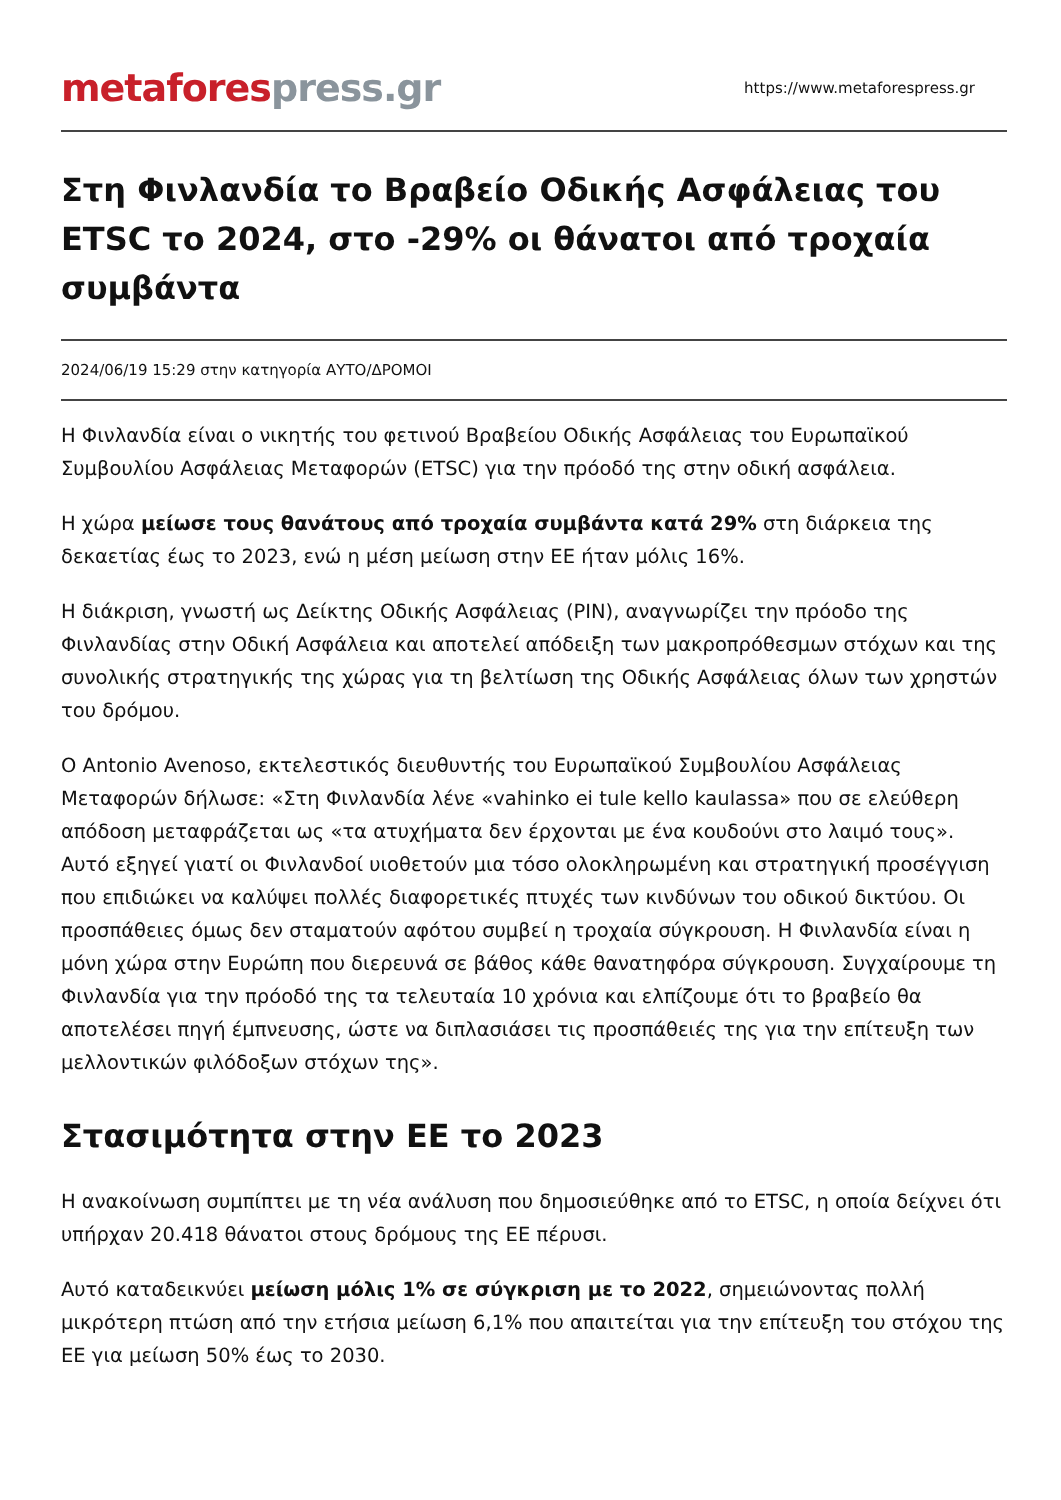metafores press.gr
https://www.metaforespress.gr
Στη Φινλανδία το Βραβείο Οδικής Ασφάλειας του ETSC το 2024, στο -29% οι θάνατοι από τροχαία συμβάντα
2024/06/19 15:29 στην κατηγορία ΑΥΤΟ/ΔΡΟΜΟΙ
Η Φινλανδία είναι ο νικητής του φετινού Βραβείου Οδικής Ασφάλειας του Ευρωπαϊκού Συμβουλίου Ασφάλειας Μεταφορών (ETSC) για την πρόοδό της στην οδική ασφάλεια.
Η χώρα μείωσε τους θανάτους από τροχαία συμβάντα κατά 29% στη διάρκεια της δεκαετίας έως το 2023, ενώ η μέση μείωση στην ΕΕ ήταν μόλις 16%.
Η διάκριση, γνωστή ως Δείκτης Οδικής Ασφάλειας (PIN), αναγνωρίζει την πρόοδο της Φινλανδίας στην Οδική Ασφάλεια και αποτελεί απόδειξη των μακροπρόθεσμων στόχων και της συνολικής στρατηγικής της χώρας για τη βελτίωση της Οδικής Ασφάλειας όλων των χρηστών του δρόμου.
Ο Antonio Avenoso, εκτελεστικός διευθυντής του Ευρωπαϊκού Συμβουλίου Ασφάλειας Μεταφορών δήλωσε: «Στη Φινλανδία λένε «vahinko ei tule kello kaulassa» που σε ελεύθερη απόδοση μεταφράζεται ως «τα ατυχήματα δεν έρχονται με ένα κουδούνι στο λαιμό τους». Αυτό εξηγεί γιατί οι Φινλανδοί υιοθετούν μια τόσο ολοκληρωμένη και στρατηγική προσέγγιση που επιδιώκει να καλύψει πολλές διαφορετικές πτυχές των κινδύνων του οδικού δικτύου. Οι προσπάθειες όμως δεν σταματούν αφότου συμβεί η τροχαία σύγκρουση. Η Φινλανδία είναι η μόνη χώρα στην Ευρώπη που διερευνά σε βάθος κάθε θανατηφόρα σύγκρουση. Συγχαίρουμε τη Φινλανδία για την πρόοδό της τα τελευταία 10 χρόνια και ελπίζουμε ότι το βραβείο θα αποτελέσει πηγή έμπνευσης, ώστε να διπλασιάσει τις προσπάθειές της για την επίτευξη των μελλοντικών φιλόδοξων στόχων της».
Στασιμότητα στην ΕΕ το 2023
Η ανακοίνωση συμπίπτει με τη νέα ανάλυση που δημοσιεύθηκε από το ETSC, η οποία δείχνει ότι υπήρχαν 20.418 θάνατοι στους δρόμους της ΕΕ πέρυσι.
Αυτό καταδεικνύει μείωση μόλις 1% σε σύγκριση με το 2022, σημειώνοντας πολλή μικρότερη πτώση από την ετήσια μείωση 6,1% που απαιτείται για την επίτευξη του στόχου της ΕΕ για μείωση 50% έως το 2030.